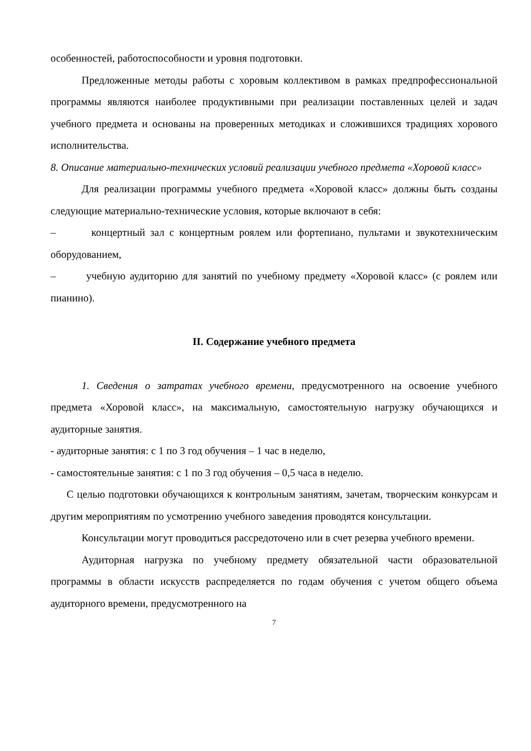особенностей, работоспособности и уровня подготовки.
Предложенные методы работы с хоровым коллективом в рамках предпрофессиональной программы являются наиболее продуктивными при реализации поставленных целей и задач учебного предмета и основаны на проверенных методиках и сложившихся традициях хорового исполнительства.
8. Описание материально-технических условий реализации учебного предмета «Хоровой класс»
Для реализации программы учебного предмета «Хоровой класс» должны быть созданы следующие материально-технические условия, которые включают в себя:
– концертный зал с концертным роялем или фортепиано, пультами и звукотехническим оборудованием,
– учебную аудиторию для занятий по учебному предмету «Хоровой класс» (с роялем или пианино).
II. Содержание учебного предмета
1. Сведения о затратах учебного времени, предусмотренного на освоение учебного предмета «Хоровой класс», на максимальную, самостоятельную нагрузку обучающихся и аудиторные занятия.
- аудиторные занятия: с 1 по 3 год обучения – 1 час в неделю,
- самостоятельные занятия: с 1 по 3 год обучения – 0,5 часа в неделю.
С целью подготовки обучающихся к контрольным занятиям, зачетам, творческим конкурсам и другим мероприятиям по усмотрению учебного заведения проводятся консультации.
Консультации могут проводиться рассредоточено или в счет резерва учебного времени.
Аудиторная нагрузка по учебному предмету обязательной части образовательной программы в области искусств распределяется по годам обучения с учетом общего объема аудиторного времени, предусмотренного на
7